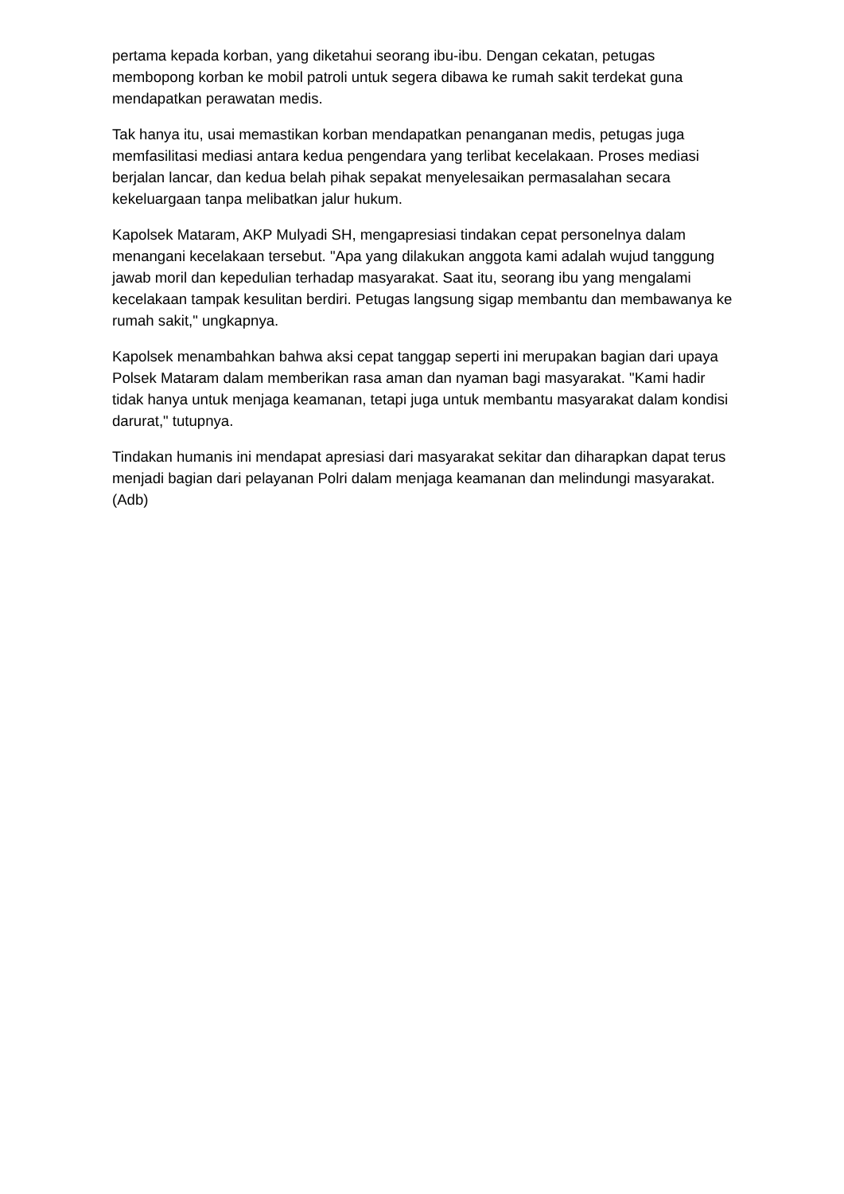pertama kepada korban, yang diketahui seorang ibu-ibu. Dengan cekatan, petugas membopong korban ke mobil patroli untuk segera dibawa ke rumah sakit terdekat guna mendapatkan perawatan medis.
Tak hanya itu, usai memastikan korban mendapatkan penanganan medis, petugas juga memfasilitasi mediasi antara kedua pengendara yang terlibat kecelakaan. Proses mediasi berjalan lancar, dan kedua belah pihak sepakat menyelesaikan permasalahan secara kekeluargaan tanpa melibatkan jalur hukum.
Kapolsek Mataram, AKP Mulyadi SH, mengapresiasi tindakan cepat personelnya dalam menangani kecelakaan tersebut. "Apa yang dilakukan anggota kami adalah wujud tanggung jawab moril dan kepedulian terhadap masyarakat. Saat itu, seorang ibu yang mengalami kecelakaan tampak kesulitan berdiri. Petugas langsung sigap membantu dan membawanya ke rumah sakit," ungkapnya.
Kapolsek menambahkan bahwa aksi cepat tanggap seperti ini merupakan bagian dari upaya Polsek Mataram dalam memberikan rasa aman dan nyaman bagi masyarakat. "Kami hadir tidak hanya untuk menjaga keamanan, tetapi juga untuk membantu masyarakat dalam kondisi darurat," tutupnya.
Tindakan humanis ini mendapat apresiasi dari masyarakat sekitar dan diharapkan dapat terus menjadi bagian dari pelayanan Polri dalam menjaga keamanan dan melindungi masyarakat.(Adb)